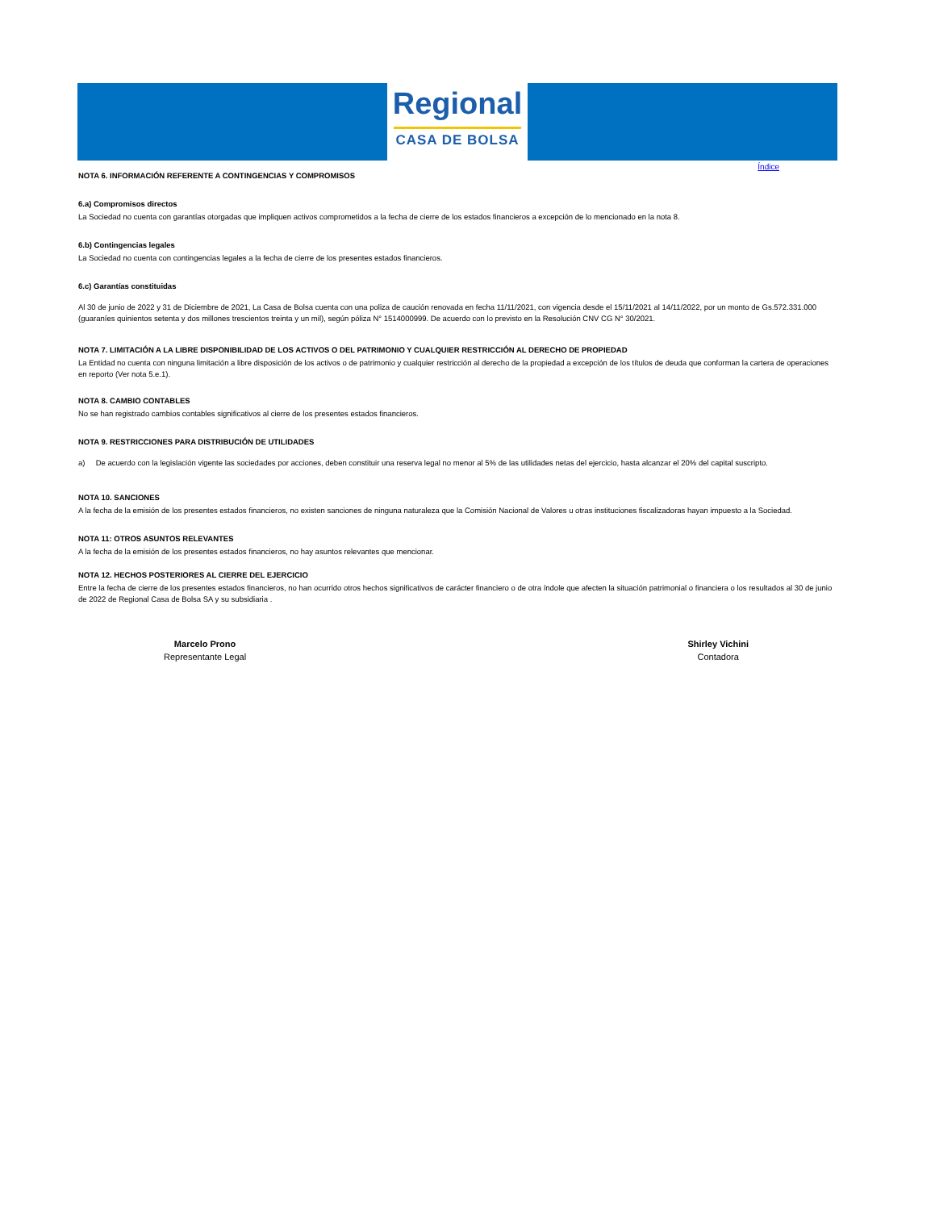Regional
CASA DE BOLSA
Índice
NOTA 6. INFORMACIÓN REFERENTE A CONTINGENCIAS Y COMPROMISOS
6.a) Compromisos directos
La Sociedad no cuenta con garantías otorgadas que impliquen activos comprometidos a la fecha de cierre de los estados financieros a excepción de lo mencionado en la nota 8.
6.b) Contingencias legales
La Sociedad no cuenta con contingencias legales a la fecha de cierre de los presentes estados financieros.
6.c) Garantías constituidas
Al 30 de junio de 2022 y 31 de Diciembre de 2021, La Casa de Bolsa cuenta con una poliza de caución renovada en fecha 11/11/2021, con vigencia desde el 15/11/2021 al 14/11/2022, por un monto de Gs.572.331.000 (guaraníes quinientos setenta y dos millones trescientos treinta y un mil), según póliza N° 1514000999. De acuerdo con lo previsto en la Resolución CNV CG N° 30/2021.
NOTA 7. LIMITACIÓN A LA LIBRE DISPONIBILIDAD DE LOS ACTIVOS O DEL PATRIMONIO Y CUALQUIER RESTRICCIÓN AL DERECHO DE PROPIEDAD
La Entidad no cuenta con ninguna limitación a libre disposición de los activos o de patrimonio y cualquier restricción al derecho de la propiedad a excepción de los títulos de deuda que conforman la cartera de operaciones en reporto (Ver nota 5.e.1).
NOTA 8. CAMBIO CONTABLES
No se han registrado cambios contables significativos al cierre de los presentes estados financieros.
NOTA 9. RESTRICCIONES PARA DISTRIBUCIÓN DE UTILIDADES
a) De acuerdo con la legislación vigente las sociedades por acciones, deben constituir una reserva legal no menor al 5% de las utilidades netas del ejercicio, hasta alcanzar el 20% del capital suscripto.
NOTA 10. SANCIONES
A la fecha de la emisión de los presentes estados financieros, no existen sanciones de ninguna naturaleza que la Comisión Nacional de Valores u otras instituciones fiscalizadoras hayan impuesto a la Sociedad.
NOTA 11: OTROS ASUNTOS RELEVANTES
A la fecha de la emisión de los presentes estados financieros, no hay asuntos relevantes que mencionar.
NOTA 12. HECHOS POSTERIORES AL CIERRE DEL EJERCICIO
Entre la fecha de cierre de los presentes estados financieros, no han ocurrido otros hechos significativos de carácter financiero o de otra índole que afecten la situación patrimonial o financiera o los resultados al 30 de junio de 2022 de Regional Casa de Bolsa SA y su subsidiaria .
Marcelo Prono
Representante Legal
Shirley Vichini
Contadora